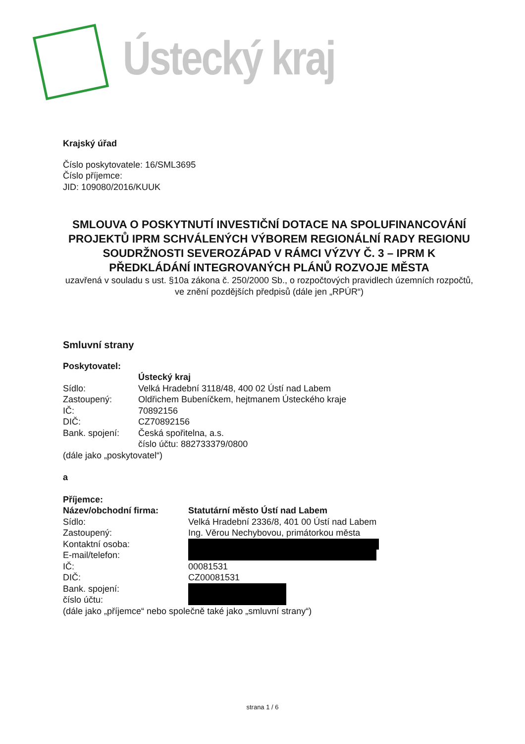Ústecký kraj
Krajský úřad
Číslo poskytovatele: 16/SML3695
Číslo příjemce:
JID: 109080/2016/KUUK
SMLOUVA O POSKYTNUTÍ INVESTIČNÍ DOTACE NA SPOLUFINANCOVÁNÍ PROJEKTŮ IPRM SCHVÁLENÝCH VÝBOREM REGIONÁLNÍ RADY REGIONU SOUDRŽNOSTI SEVEROZÁPAD V RÁMCI VÝZVY Č. 3 – IPRM K PŘEDKLÁDÁNÍ INTEGROVANÝCH PLÁNŮ ROZVOJE MĚSTA
uzavřená v souladu s ust. §10a zákona č. 250/2000 Sb., o rozpočtových pravidlech územních rozpočtů, ve znění pozdějších předpisů (dále jen „RPÚR“)
Smluvní strany
Poskytovatel:
Ústecký kraj
Sídlo: Velká Hradební 3118/48, 400 02 Ústí nad Labem
Zastoupený: Oldřichem Bubeníčkem, hejtmanem Ústeckého kraje
IČ: 70892156
DIČ: CZ70892156
Bank. spojení: Česká spořitelna, a.s.
číslo účtu: 882733379/0800
(dále jako „poskytovatel“)
a
Příjemce:
Název/obchodní firma: Statutární město Ústí nad Labem
Sídlo: Velká Hradební 2336/8, 401 00 Ústí nad Labem
Zastoupený: Ing. Věrou Nechybovou, primátorkou města
Kontaktní osoba:
E-mail/telefon:
IČ: 00081531
DIČ: CZ00081531
Bank. spojení:
číslo účtu:
(dále jako „příjemce“ nebo společně také jako „smluvní strany“)
strana 1 / 6